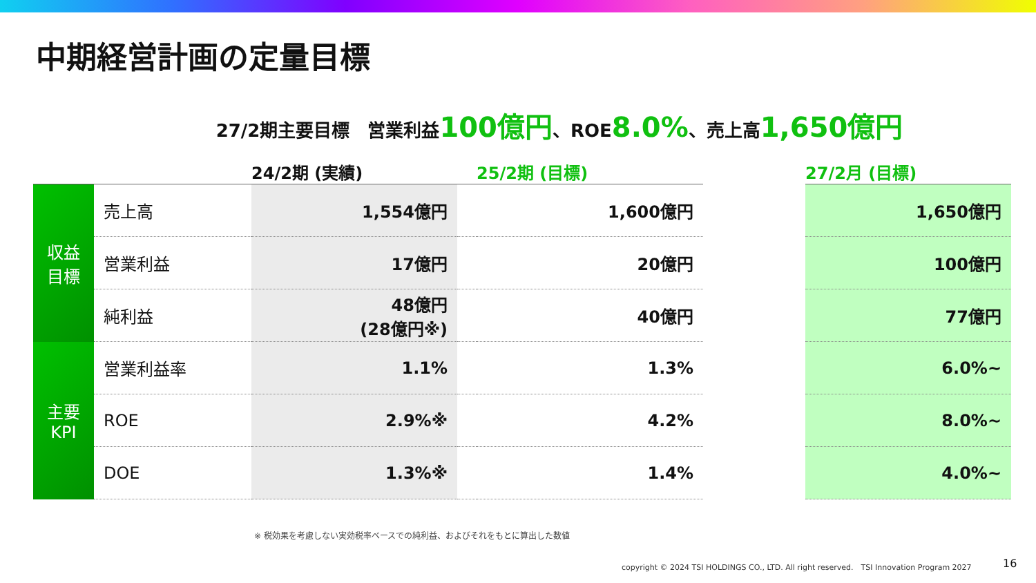中期経営計画の定量目標
27/2期主要目標　営業利益100億円、ROE8.0%、売上高1,650億円
| | | 24/2期 (実績) | | 25/2期 (目標) | | 27/2月 (目標) |
| --- | --- | --- | --- | --- | --- | --- |
| 収益 目標 | 売上高 | 1,554億円 | | 1,600億円 | | 1,650億円 |
| | 営業利益 | 17億円 | | 20億円 | | 100億円 |
| | 純利益 | 48億円 (28億円※) | | 40億円 | | 77億円 |
| 主要 KPI | 営業利益率 | 1.1% | | 1.3% | | 6.0%~ |
| | ROE | 2.9%※ | | 4.2% | | 8.0%~ |
| | DOE | 1.3%※ | | 1.4% | | 4.0%~ |
※ 税効果を考慮しない実効税率ベースでの純利益、およびそれをもとに算出した数値
copyright © 2024 TSI HOLDINGS CO., LTD. All right reserved.　TSI Innovation Program 2027
16